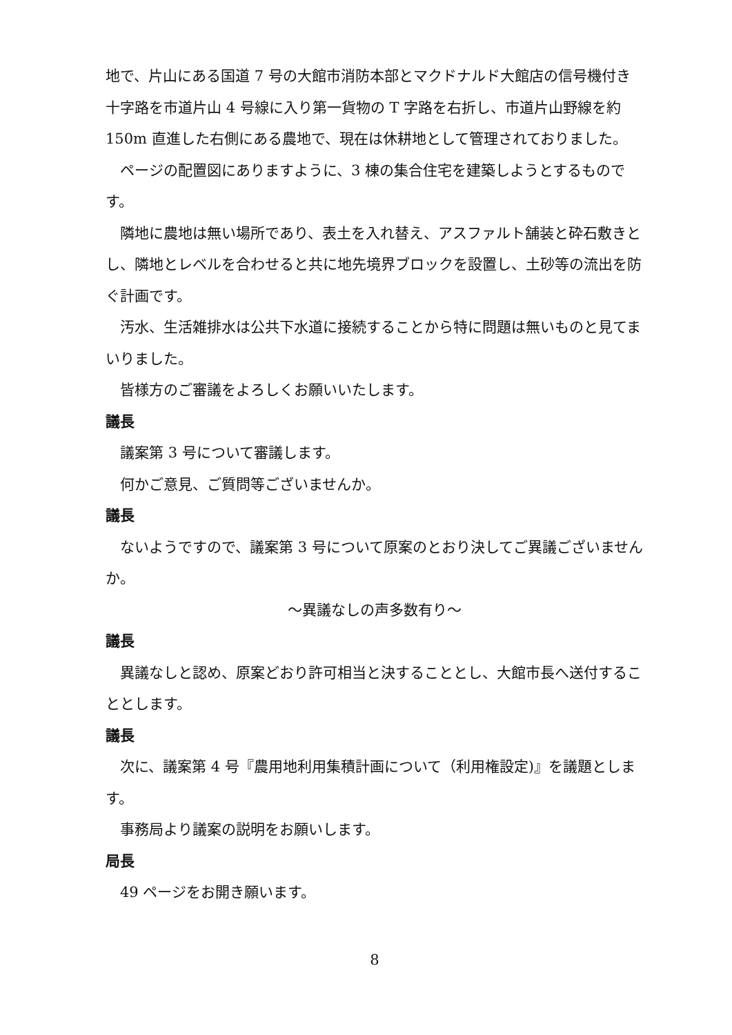地で、片山にある国道 7 号の大館市消防本部とマクドナルド大館店の信号機付き十字路を市道片山 4 号線に入り第一貨物の T 字路を右折し、市道片山野線を約 150m 直進した右側にある農地で、現在は休耕地として管理されておりました。
ページの配置図にありますように、3 棟の集合住宅を建築しようとするものです。
隣地に農地は無い場所であり、表土を入れ替え、アスファルト舗装と砕石敷きとし、隣地とレベルを合わせると共に地先境界ブロックを設置し、土砂等の流出を防ぐ計画です。
汚水、生活雑排水は公共下水道に接続することから特に問題は無いものと見てまいりました。
皆様方のご審議をよろしくお願いいたします。
議長
議案第 3 号について審議します。
何かご意見、ご質問等ございませんか。
議長
ないようですので、議案第 3 号について原案のとおり決してご異議ございませんか。
～異議なしの声多数有り～
議長
異議なしと認め、原案どおり許可相当と決することとし、大館市長へ送付することとします。
議長
次に、議案第 4 号『農用地利用集積計画について（利用権設定)』を議題とします。
事務局より議案の説明をお願いします。
局長
49 ページをお開き願います。
8